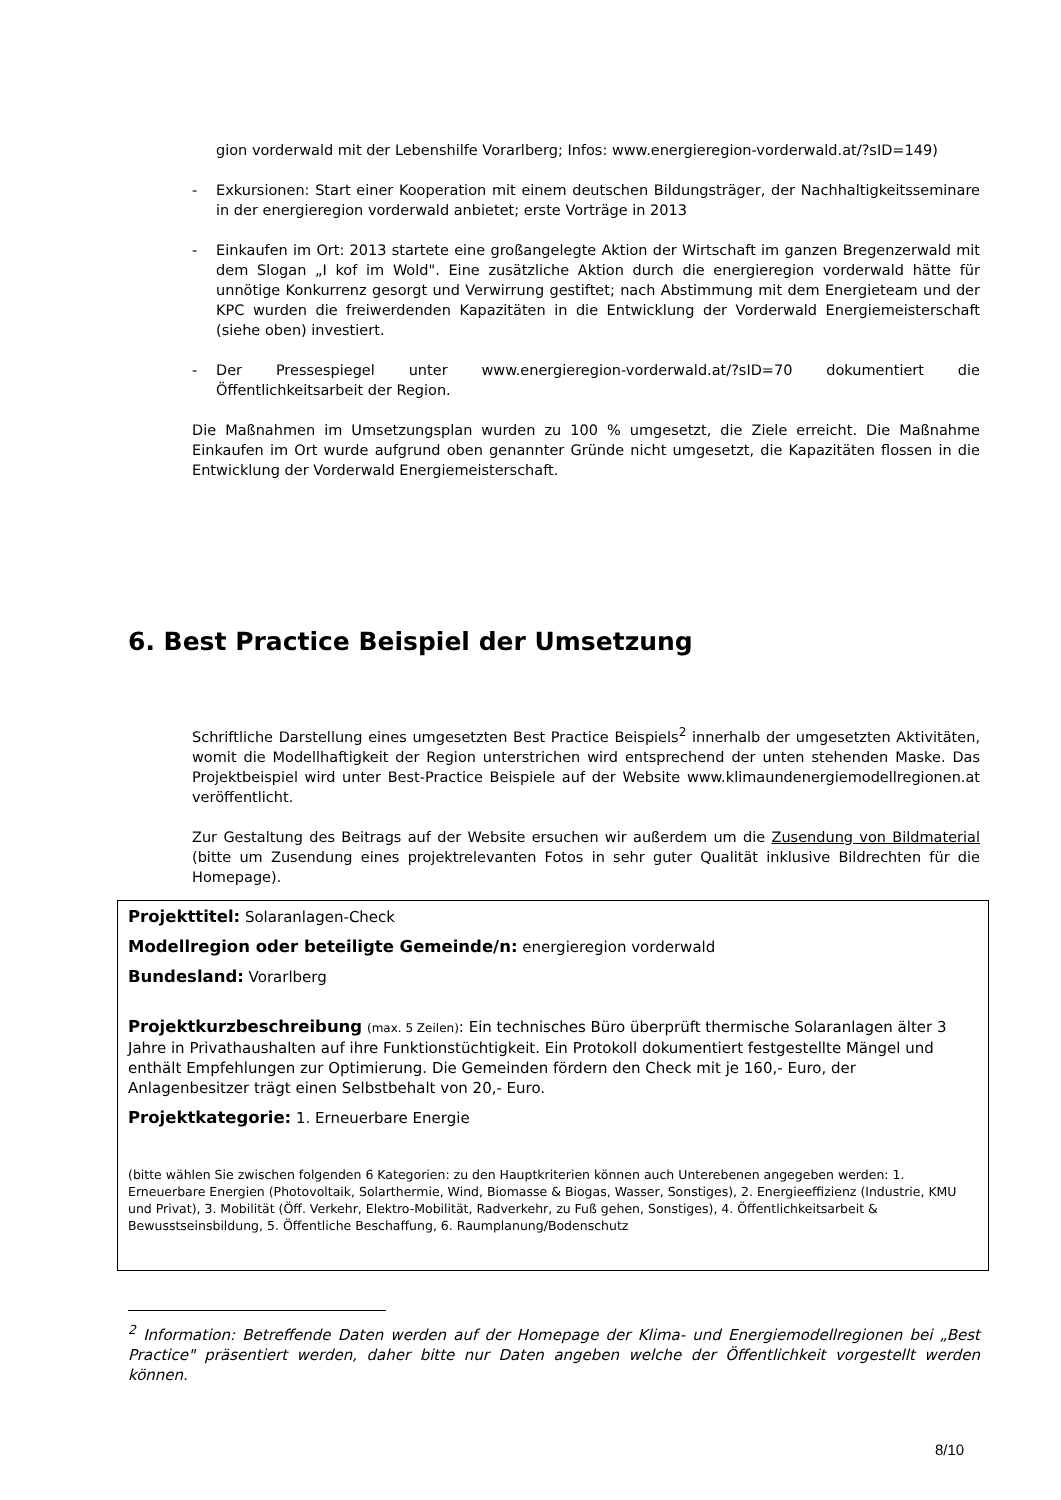gion vorderwald mit der Lebenshilfe Vorarlberg; Infos: www.energieregion-vorderwald.at/?sID=149)
-
Exkursionen: Start einer Kooperation mit einem deutschen Bildungsträger, der Nachhaltigkeitsseminare in der energieregion vorderwald anbietet; erste Vorträge in 2013
-
Einkaufen im Ort: 2013 startete eine großangelegte Aktion der Wirtschaft im ganzen Bregenzerwald mit dem Slogan „I kof im Wold". Eine zusätzliche Aktion durch die energieregion vorderwald hätte für unnötige Konkurrenz gesorgt und Verwirrung gestiftet; nach Abstimmung mit dem Energieteam und der KPC wurden die freiwerdenden Kapazitäten in die Entwicklung der Vorderwald Energiemeisterschaft (siehe oben) investiert.
-
Der Pressespiegel unter www.energieregion-vorderwald.at/?sID=70 dokumentiert die Öffentlichkeitsarbeit der Region.
Die Maßnahmen im Umsetzungsplan wurden zu 100 % umgesetzt, die Ziele erreicht. Die Maßnahme Einkaufen im Ort wurde aufgrund oben genannter Gründe nicht umgesetzt, die Kapazitäten flossen in die Entwicklung der Vorderwald Energiemeisterschaft.
6. Best Practice Beispiel der Umsetzung
Schriftliche Darstellung eines umgesetzten Best Practice Beispiels<sup>2</sup> innerhalb der umgesetzten Aktivitäten, womit die Modellhaftigkeit der Region unterstrichen wird entsprechend der unten stehenden Maske. Das Projektbeispiel wird unter Best-Practice Beispiele auf der Website www.klimaundenergiemodellregionen.at veröffentlicht.
Zur Gestaltung des Beitrags auf der Website ersuchen wir außerdem um die Zusendung von Bildmaterial (bitte um Zusendung eines projektrelevanten Fotos in sehr guter Qualität inklusive Bildrechten für die Homepage).
Projekttitel: Solaranlagen-Check
Modellregion oder beteiligte Gemeinde/n: energieregion vorderwald
Bundesland: Vorarlberg
Projektkurzbeschreibung (max. 5 Zeilen): Ein technisches Büro überprüft thermische Solaranlagen älter 3 Jahre in Privathaushalten auf ihre Funktionstüchtigkeit. Ein Protokoll dokumentiert festgestellte Mängel und enthält Empfehlungen zur Optimierung. Die Gemeinden fördern den Check mit je 160,- Euro, der Anlagenbesitzer trägt einen Selbstbehalt von 20,- Euro.
Projektkategorie: 1. Erneuerbare Energie
(bitte wählen Sie zwischen folgenden 6 Kategorien: zu den Hauptkriterien können auch Unterebenen angegeben werden: 1. Erneuerbare Energien (Photovoltaik, Solarthermie, Wind, Biomasse & Biogas, Wasser, Sonstiges), 2. Energieeffizienz (Industrie, KMU und Privat), 3. Mobilität (Öff. Verkehr, Elektro-Mobilität, Radverkehr, zu Fuß gehen, Sonstiges), 4. Öffentlichkeitsarbeit & Bewusstseinsbildung, 5. Öffentliche Beschaffung, 6. Raumplanung/Bodenschutz
<sup>2</sup> Information: Betreffende Daten werden auf der Homepage der Klima- und Energiemodellregionen bei „Best Practice" präsentiert werden, daher bitte nur Daten angeben welche der Öffentlichkeit vorgestellt werden können.
8/10